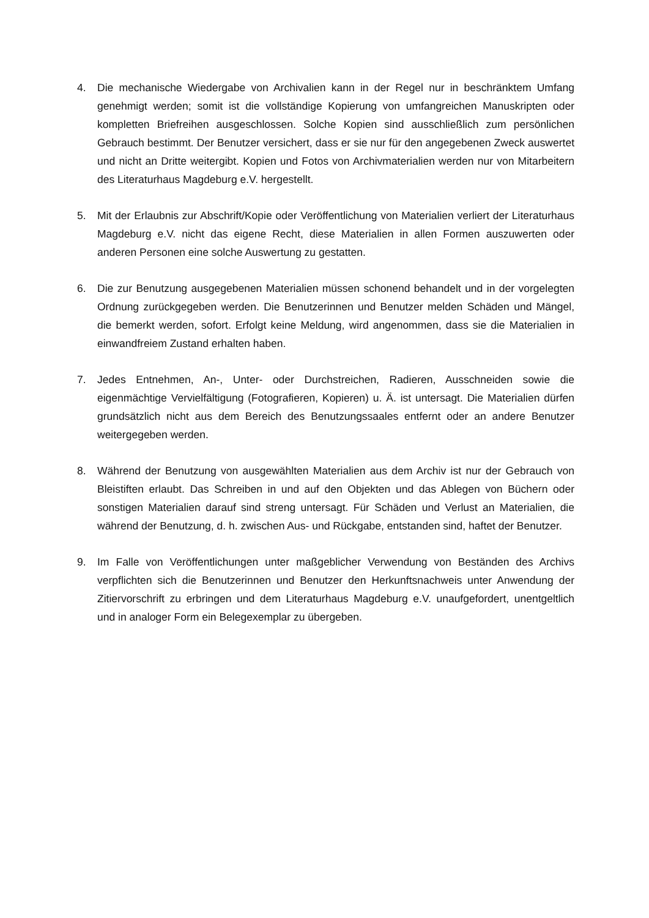4. Die mechanische Wiedergabe von Archivalien kann in der Regel nur in beschränktem Umfang genehmigt werden; somit ist die vollständige Kopierung von umfangreichen Manuskripten oder kompletten Briefreihen ausgeschlossen. Solche Kopien sind ausschließlich zum persönlichen Gebrauch bestimmt. Der Benutzer versichert, dass er sie nur für den angegebenen Zweck auswertet und nicht an Dritte weitergibt. Kopien und Fotos von Archivmaterialien werden nur von Mitarbeitern des Literaturhaus Magdeburg e.V. hergestellt.
5. Mit der Erlaubnis zur Abschrift/Kopie oder Veröffentlichung von Materialien verliert der Literaturhaus Magdeburg e.V. nicht das eigene Recht, diese Materialien in allen Formen auszuwerten oder anderen Personen eine solche Auswertung zu gestatten.
6. Die zur Benutzung ausgegebenen Materialien müssen schonend behandelt und in der vorgelegten Ordnung zurückgegeben werden. Die Benutzerinnen und Benutzer melden Schäden und Mängel, die bemerkt werden, sofort. Erfolgt keine Meldung, wird angenommen, dass sie die Materialien in einwandfreiem Zustand erhalten haben.
7. Jedes Entnehmen, An-, Unter- oder Durchstreichen, Radieren, Ausschneiden sowie die eigenmächtige Vervielfältigung (Fotografieren, Kopieren) u. Ä. ist untersagt. Die Materialien dürfen grundsätzlich nicht aus dem Bereich des Benutzungssaales entfernt oder an andere Benutzer weitergegeben werden.
8. Während der Benutzung von ausgewählten Materialien aus dem Archiv ist nur der Gebrauch von Bleistiften erlaubt. Das Schreiben in und auf den Objekten und das Ablegen von Büchern oder sonstigen Materialien darauf sind streng untersagt. Für Schäden und Verlust an Materialien, die während der Benutzung, d. h. zwischen Aus- und Rückgabe, entstanden sind, haftet der Benutzer.
9. Im Falle von Veröffentlichungen unter maßgeblicher Verwendung von Beständen des Archivs verpflichten sich die Benutzerinnen und Benutzer den Herkunftsnachweis unter Anwendung der Zitiervorschrift zu erbringen und dem Literaturhaus Magdeburg e.V. unaufgefordert, unentgeltlich und in analoger Form ein Belegexemplar zu übergeben.